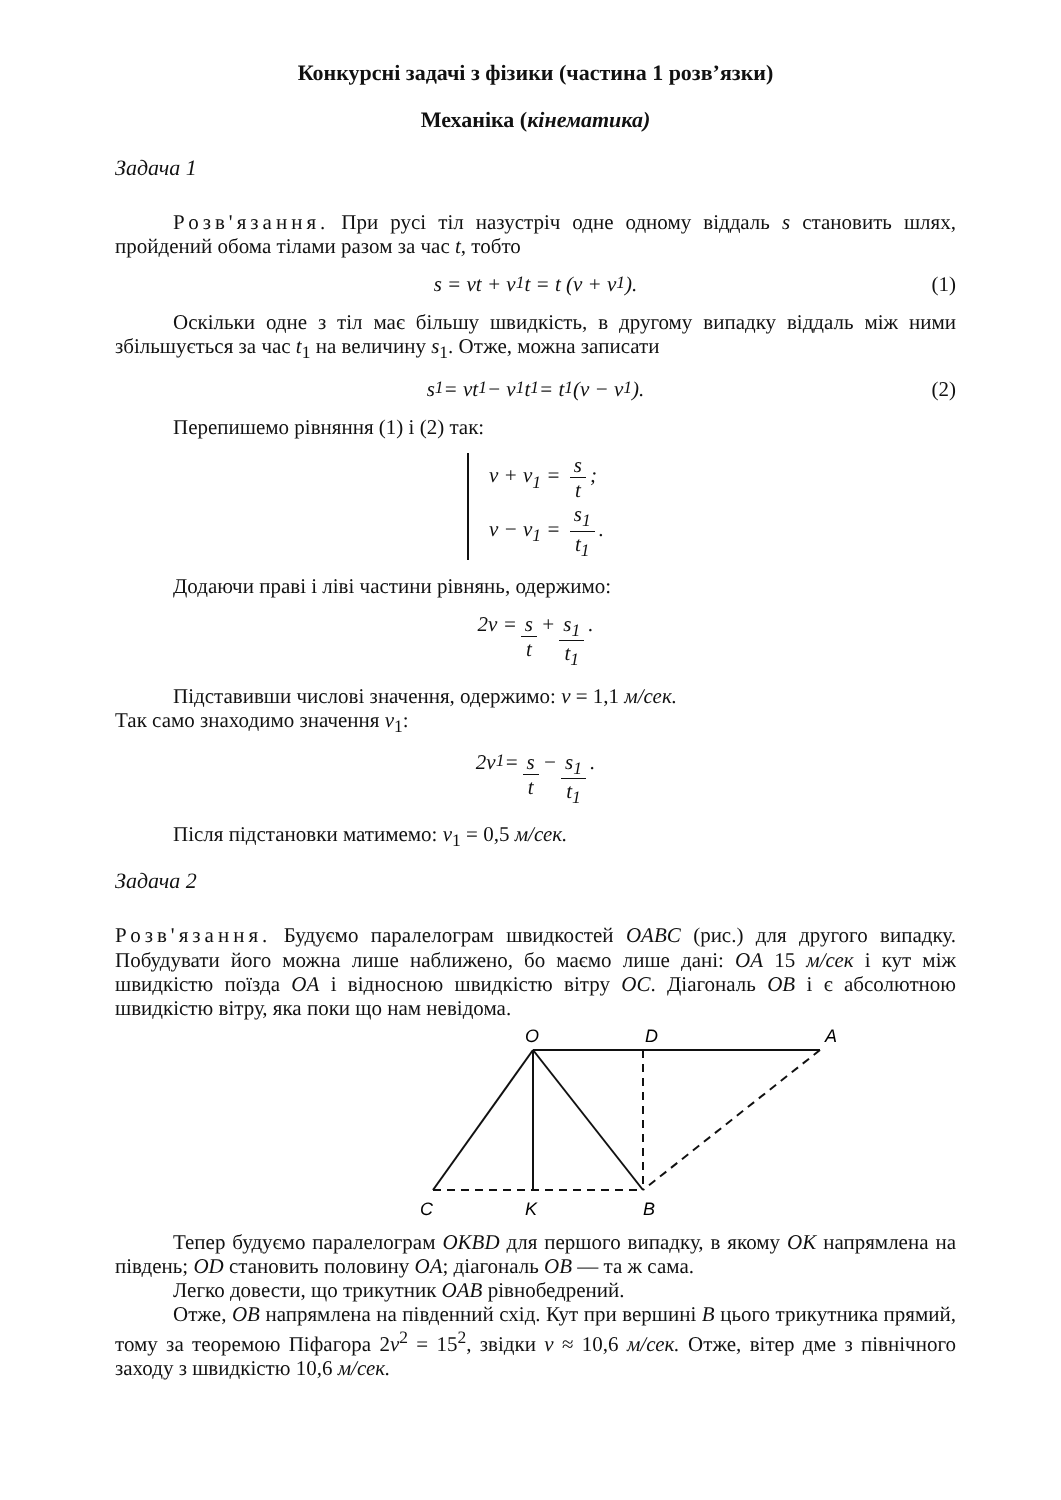Конкурсні задачі з фізики (частина 1 розв’язки)
Механіка (кінематика)
Задача 1
Розв'язання. При русі тіл назустріч одне одному віддаль s становить шлях, пройдений обома тілами разом за час t, тобто
s = vt + v<sub>1</sub>t = t (v + v<sub>1</sub>). (1)
Оскільки одне з тіл має більшу швидкість, в другому випадку віддаль між ними збільшується за час t<sub>1</sub> на величину s<sub>1</sub>. Отже, можна записати
s<sub>1</sub> = vt<sub>1</sub> − v<sub>1</sub>t<sub>1</sub> = t<sub>1</sub> (v − v<sub>1</sub>). (2)
Перепишемо рівняння (1) і (2) так:
v + v<sub>1</sub> = s t;
v − v<sub>1</sub> = s<sub>1</sub> t<sub>1</sub>.
Додаючи праві і ліві частини рівнянь, одержимо:
2v = s t + s<sub>1</sub> t<sub>1</sub>.
Підставивши числові значення, одержимо: v = 1,1 м/сек.
Так само знаходимо значення v<sub>1</sub>:
2v<sub>1</sub> = s t − s<sub>1</sub> t<sub>1</sub>.
Після підстановки матимемо: v<sub>1</sub> = 0,5 м/сек.
Задача 2
Розв'язання. Будуємо паралелограм швидкостей OABC (рис.) для другого випадку. Побудувати його можна лише наближено, бо маємо лише дані: OA 15 м/сек і кут між швидкістю поїзда OA і відносною швидкістю вітру OC. Діагональ OB і є абсолютною швидкістю вітру, яка поки що нам невідома.
O
D
A
C
K
B
Тепер будуємо паралелограм OKBD для першого випадку, в якому OK напрямлена на південь; OD становить половину OA; діагональ OB — та ж сама.
Легко довести, що трикутник OAB рівнобедрений.
Отже, OB напрямлена на південний схід. Кут при вершині B цього трикутника прямий, тому за теоремою Піфагора 2v<sup>2</sup> = 15<sup>2</sup>, звідки v ≈ 10,6 м/сек. Отже, вітер дме з північного заходу з швидкістю 10,6 м/сек.